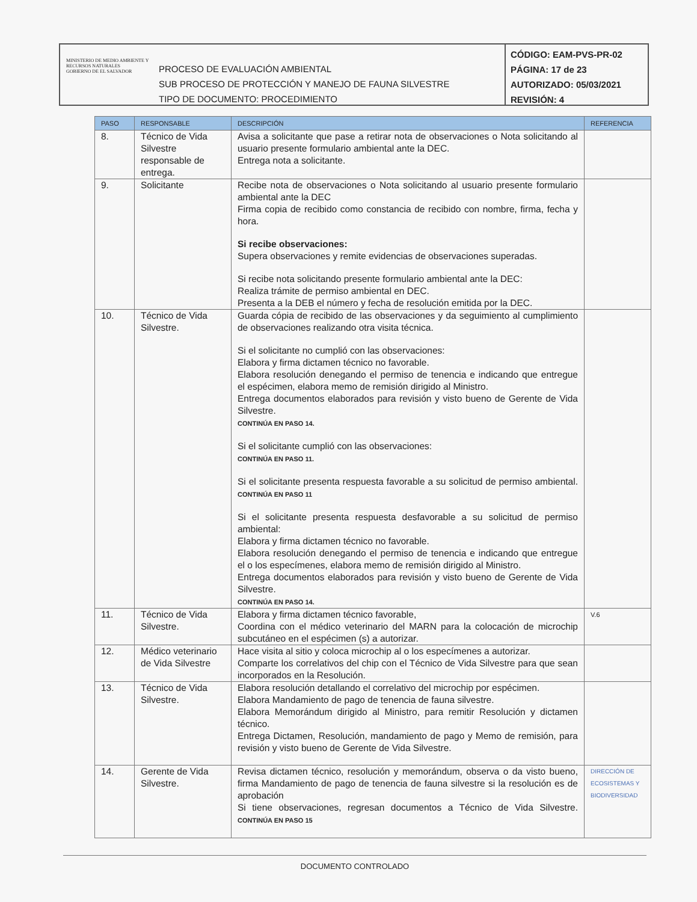MINISTERIO DE MEDIO AMBIENTE Y RECURSOS NATURALES
GOBIERNO DE EL SALVADOR
PROCESO DE EVALUACIÓN AMBIENTAL
SUB PROCESO DE PROTECCIÓN Y MANEJO DE FAUNA SILVESTRE
TIPO DE DOCUMENTO: PROCEDIMIENTO
CÓDIGO: EAM-PVS-PR-02
PÁGINA: 17 de 23
AUTORIZADO: 05/03/2021
REVISIÓN: 4
| PASO | RESPONSABLE | DESCRIPCIÓN | REFERENCIA |
| --- | --- | --- | --- |
| 8. | Técnico de Vida Silvestre responsable de entrega. | Avisa a solicitante que pase a retirar nota de observaciones o Nota solicitando al usuario presente formulario ambiental ante la DEC. Entrega nota a solicitante. | |
| 9. | Solicitante | Recibe nota de observaciones o Nota solicitando al usuario presente formulario ambiental ante la DEC Firma copia de recibido como constancia de recibido con nombre, firma, fecha y hora. Si recibe observaciones: Supera observaciones y remite evidencias de observaciones superadas. Si recibe nota solicitando presente formulario ambiental ante la DEC: Realiza trámite de permiso ambiental en DEC. Presenta a la DEB el número y fecha de resolución emitida por la DEC. | |
| 10. | Técnico de Vida Silvestre. | Guarda cópia de recibido de las observaciones y da seguimiento al cumplimiento de observaciones realizando otra visita técnica. Si el solicitante no cumplió con las observaciones: Elabora y firma dictamen técnico no favorable. Elabora resolución denegando el permiso de tenencia e indicando que entregue el espécimen, elabora memo de remisión dirigido al Ministro. Entrega documentos elaborados para revisión y visto bueno de Gerente de Vida Silvestre. CONTINÚA EN PASO 14. Si el solicitante cumplió con las observaciones: CONTINÚA EN PASO 11. Si el solicitante presenta respuesta favorable a su solicitud de permiso ambiental. CONTINÚA EN PASO 11 Si el solicitante presenta respuesta desfavorable a su solicitud de permiso ambiental: Elabora y firma dictamen técnico no favorable. Elabora resolución denegando el permiso de tenencia e indicando que entregue el o los especímenes, elabora memo de remisión dirigido al Ministro. Entrega documentos elaborados para revisión y visto bueno de Gerente de Vida Silvestre. CONTINÚA EN PASO 14. | |
| 11. | Técnico de Vida Silvestre. | Elabora y firma dictamen técnico favorable, Coordina con el médico veterinario del MARN para la colocación de microchip subcutáneo en el espécimen (s) a autorizar. | V.6 |
| 12. | Médico veterinario de Vida Silvestre | Hace visita al sitio y coloca microchip al o los especímenes a autorizar. Comparte los correlativos del chip con el Técnico de Vida Silvestre para que sean incorporados en la Resolución. | |
| 13. | Técnico de Vida Silvestre. | Elabora resolución detallando el correlativo del microchip por espécimen. Elabora Mandamiento de pago de tenencia de fauna silvestre. Elabora Memorándum dirigido al Ministro, para remitir Resolución y dictamen técnico. Entrega Dictamen, Resolución, mandamiento de pago y Memo de remisión, para revisión y visto bueno de Gerente de Vida Silvestre. | |
| 14. | Gerente de Vida Silvestre. | Revisa dictamen técnico, resolución y memorándum, observa o da visto bueno, firma Mandamiento de pago de tenencia de fauna silvestre si la resolución es de aprobación Si tiene observaciones, regresan documentos a Técnico de Vida Silvestre. CONTINÚA EN PASO 15 | DIRECCIÓN DE ECOSISTEMAS Y BIODIVERSIDAD |
DOCUMENTO CONTROLADO